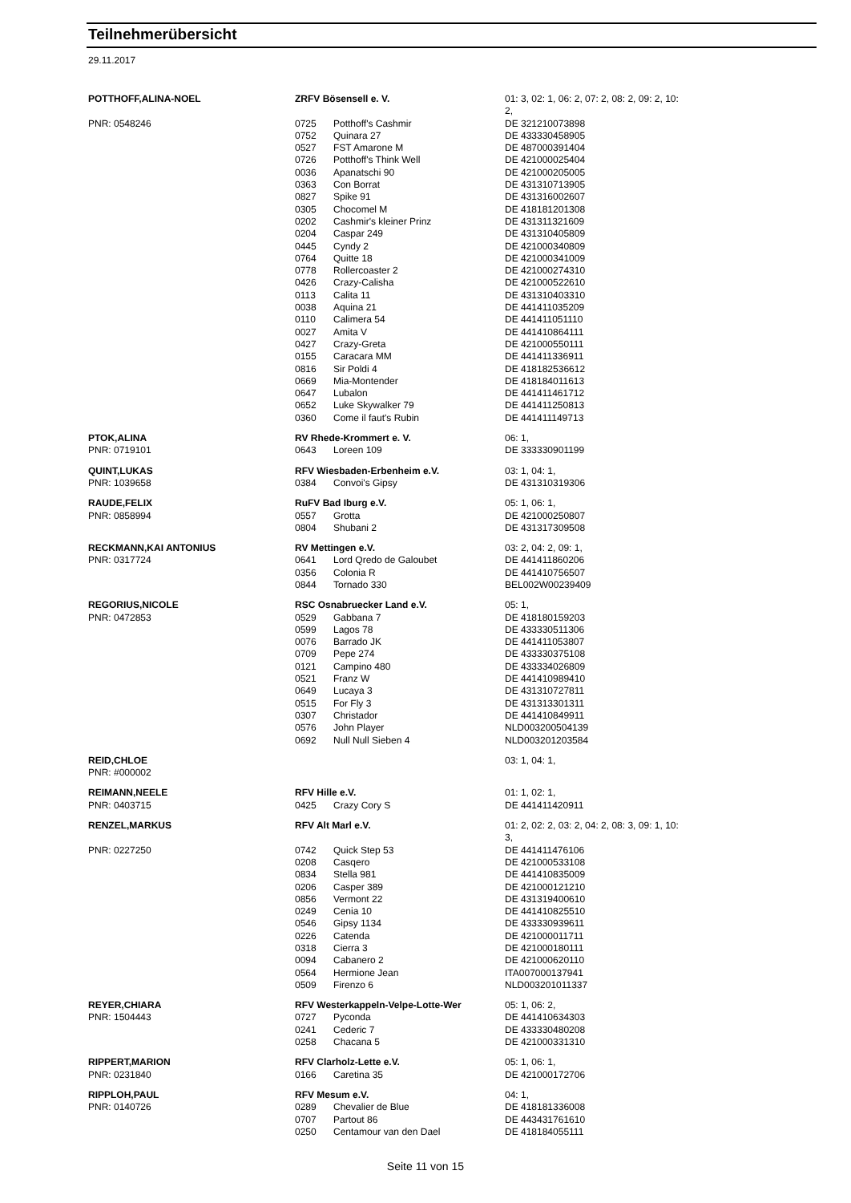Teilnehmerübersicht
29.11.2017
| POTTHOFF,ALINA-NOEL | ZRFV Bösensell e. V. | | 01: 3, 02: 1, 06: 2, 07: 2, 08: 2, 09: 2, 10: 2, |
| PNR: 0548246 | 0725 | Potthoff's Cashmir | DE 321210073898 |
| | 0752 | Quinara 27 | DE 433330458905 |
| | 0527 | FST Amarone M | DE 487000391404 |
| | 0726 | Potthoff's Think Well | DE 421000025404 |
| | 0036 | Apanatschi 90 | DE 421000205005 |
| | 0363 | Con Borrat | DE 431310713905 |
| | 0827 | Spike 91 | DE 431316002607 |
| | 0305 | Chocomel M | DE 418181201308 |
| | 0202 | Cashmir's kleiner Prinz | DE 431311321609 |
| | 0204 | Caspar 249 | DE 431310405809 |
| | 0445 | Cyndy 2 | DE 421000340809 |
| | 0764 | Quitte 18 | DE 421000341009 |
| | 0778 | Rollercoaster 2 | DE 421000274310 |
| | 0426 | Crazy-Calisha | DE 421000522610 |
| | 0113 | Calita 11 | DE 431310403310 |
| | 0038 | Aquina 21 | DE 441411035209 |
| | 0110 | Calimera 54 | DE 441411051110 |
| | 0027 | Amita V | DE 441410864111 |
| | 0427 | Crazy-Greta | DE 421000550111 |
| | 0155 | Caracara MM | DE 441411336911 |
| | 0816 | Sir Poldi 4 | DE 418182536612 |
| | 0669 | Mia-Montender | DE 418184011613 |
| | 0647 | Lubalon | DE 441411461712 |
| | 0652 | Luke Skywalker 79 | DE 441411250813 |
| | 0360 | Come il faut's Rubin | DE 441411149713 |
| PTOK,ALINA | RV Rhede-Krommert e. V. | | 06: 1, |
| PNR: 0719101 | 0643 | Loreen 109 | DE 333330901199 |
| QUINT,LUKAS | RFV Wiesbaden-Erbenheim e.V. | | 03: 1, 04: 1, |
| PNR: 1039658 | 0384 | Convoi's Gipsy | DE 431310319306 |
| RAUDE,FELIX | RuFV Bad Iburg e.V. | | 05: 1, 06: 1, |
| PNR: 0858994 | 0557 | Grotta | DE 421000250807 |
| | 0804 | Shubani 2 | DE 431317309508 |
| RECKMANN,KAI ANTONIUS | RV Mettingen e.V. | | 03: 2, 04: 2, 09: 1, |
| PNR: 0317724 | 0641 | Lord Qredo de Galoubet | DE 441411860206 |
| | 0356 | Colonia R | DE 441410756507 |
| | 0844 | Tornado 330 | BEL002W00239409 |
| REGORIUS,NICOLE | RSC Osnabruecker Land e.V. | | 05: 1, |
| PNR: 0472853 | 0529 | Gabbana 7 | DE 418180159203 |
| | 0599 | Lagos 78 | DE 433330511306 |
| | 0076 | Barrado JK | DE 441411053807 |
| | 0709 | Pepe 274 | DE 433330375108 |
| | 0121 | Campino 480 | DE 433334026809 |
| | 0521 | Franz W | DE 441410989410 |
| | 0649 | Lucaya 3 | DE 431310727811 |
| | 0515 | For Fly 3 | DE 431313301311 |
| | 0307 | Christador | DE 441410849911 |
| | 0576 | John Player | NLD003200504139 |
| | 0692 | Null Null Sieben 4 | NLD003201203584 |
| REID,CHLOE | | | 03: 1, 04: 1, |
| PNR: #000002 | | | |
| REIMANN,NEELE | RFV Hille e.V. | | 01: 1, 02: 1, |
| PNR: 0403715 | 0425 | Crazy Cory S | DE 441411420911 |
| RENZEL,MARKUS | RFV Alt Marl e.V. | | 01: 2, 02: 2, 03: 2, 04: 2, 08: 3, 09: 1, 10: 3, |
| PNR: 0227250 | 0742 | Quick Step 53 | DE 441411476106 |
| | 0208 | Casqero | DE 421000533108 |
| | 0834 | Stella 981 | DE 441410835009 |
| | 0206 | Casper 389 | DE 421000121210 |
| | 0856 | Vermont 22 | DE 431319400610 |
| | 0249 | Cenia 10 | DE 441410825510 |
| | 0546 | Gipsy 1134 | DE 433330939611 |
| | 0226 | Catenda | DE 421000011711 |
| | 0318 | Cierra 3 | DE 421000180111 |
| | 0094 | Cabanero 2 | DE 421000620110 |
| | 0564 | Hermione Jean | ITA007000137941 |
| | 0509 | Firenzo 6 | NLD003201011337 |
| REYER,CHIARA | RFV Westerkappeln-Velpe-Lotte-Wer | | 05: 1, 06: 2, |
| PNR: 1504443 | 0727 | Pyconda | DE 441410634303 |
| | 0241 | Cederic 7 | DE 433330480208 |
| | 0258 | Chacana 5 | DE 421000331310 |
| RIPPERT,MARION | RFV Clarholz-Lette e.V. | | 05: 1, 06: 1, |
| PNR: 0231840 | 0166 | Caretina 35 | DE 421000172706 |
| RIPPLOH,PAUL | RFV Mesum e.V. | | 04: 1, |
| PNR: 0140726 | 0289 | Chevalier de Blue | DE 418181336008 |
| | 0707 | Partout 86 | DE 443431761610 |
| | 0250 | Centamour van den Dael | DE 418184055111 |
Seite 11 von 15